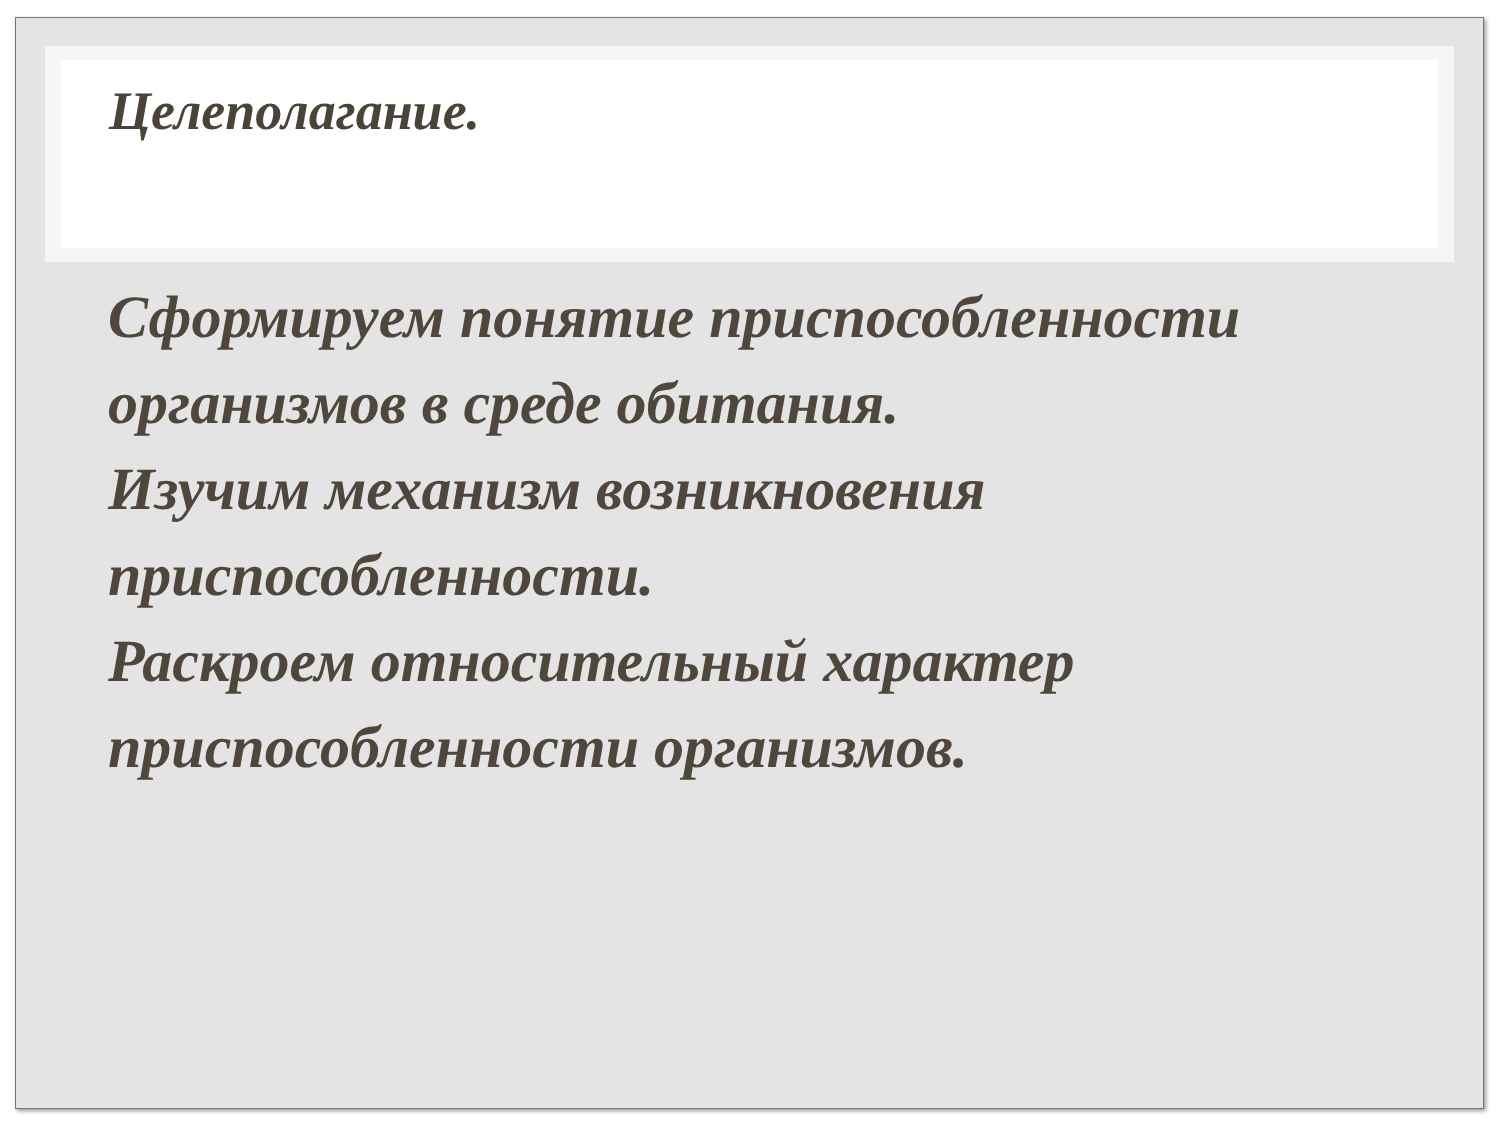Целеполагание.
Сформируем понятие приспособленности организмов в среде обитания.
Изучим механизм возникновения приспособленности.
Раскроем относительный характер приспособленности организмов.